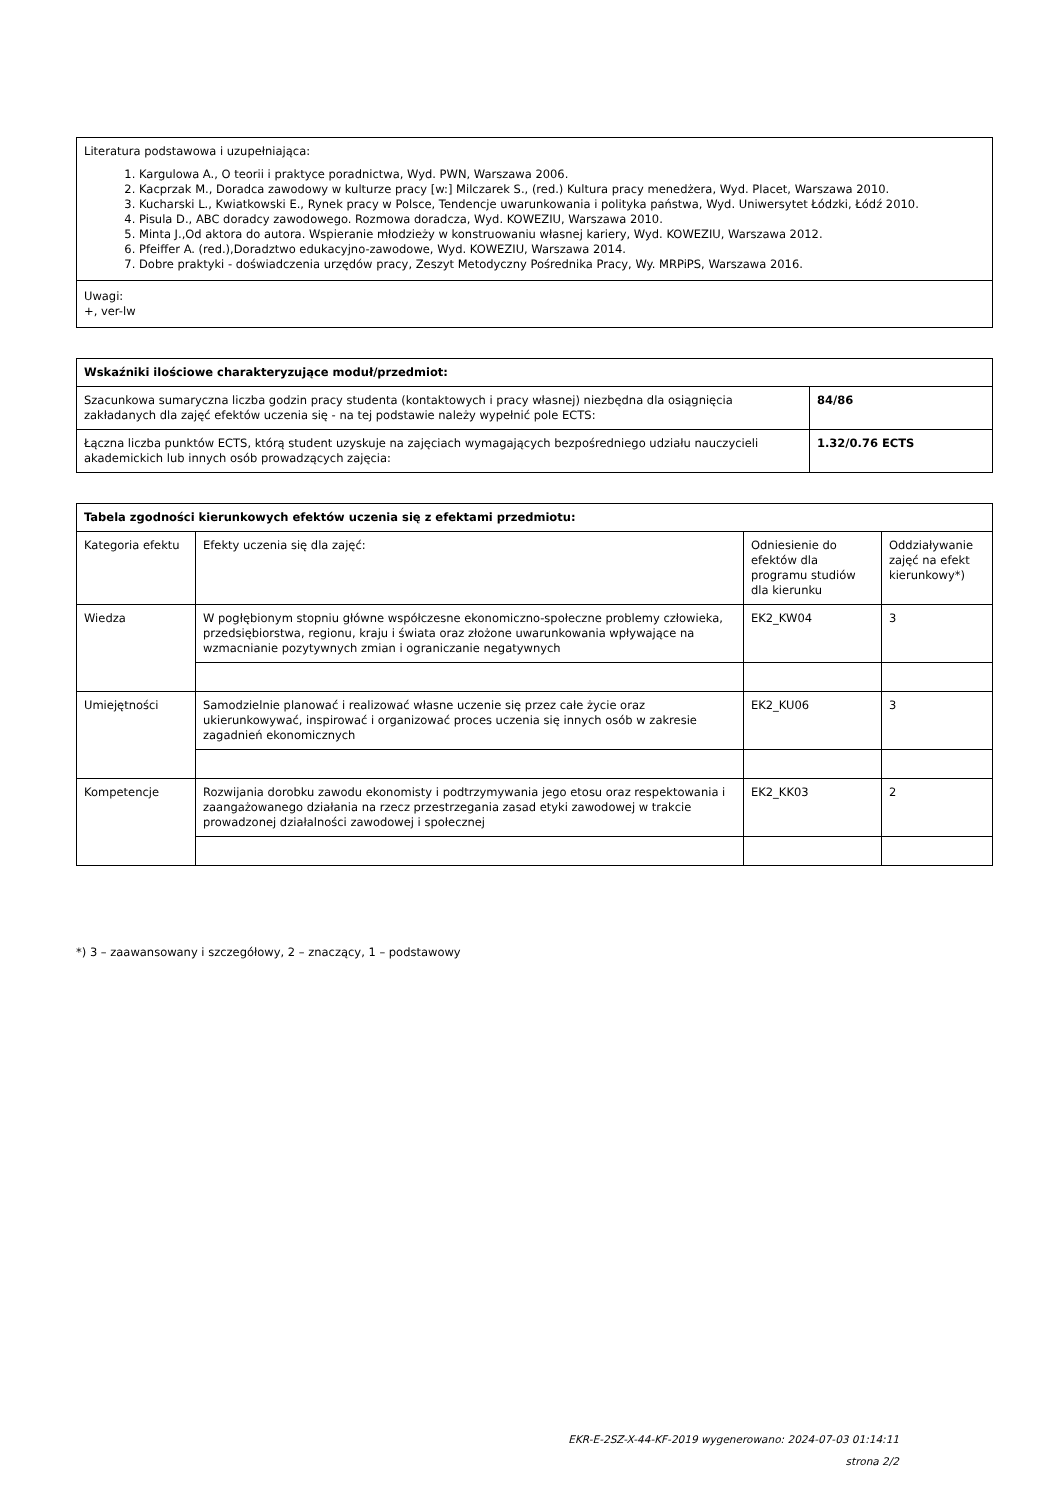| Literatura podstawowa i uzupełniająca: 1. Kargulowa A., O teorii i praktyce poradnictwa, Wyd. PWN, Warszawa 2006. 2. Kacprzak M., Doradca zawodowy w kulturze pracy [w:] Milczarek S., (red.) Kultura pracy menedżera, Wyd. Placet, Warszawa 2010. 3. Kucharski L., Kwiatkowski E., Rynek pracy w Polsce, Tendencje uwarunkowania i polityka państwa, Wyd. Uniwersytet Łódzki, Łódź 2010. 4. Pisula D., ABC doradcy zawodowego. Rozmowa doradcza, Wyd. KOWEZIU, Warszawa 2010. 5. Minta J.,Od aktora do autora. Wspieranie młodzieży w konstruowaniu własnej kariery, Wyd. KOWEZIU, Warszawa 2012. 6. Pfeiffer A. (red.),Doradztwo edukacyjno-zawodowe, Wyd. KOWEZIU, Warszawa 2014. 7. Dobre praktyki - doświadczenia urzędów pracy, Zeszyt Metodyczny Pośrednika Pracy, Wy. MRPiPS, Warszawa 2016. |
| Uwagi: +, ver-lw |
| Wskaźniki ilościowe charakteryzujące moduł/przedmiot: | |
| --- | --- |
| Szacunkowa sumaryczna liczba godzin pracy studenta (kontaktowych i pracy własnej) niezbędna dla osiągnięcia zakładanych dla zajęć efektów uczenia się - na tej podstawie należy wypełnić pole ECTS: | 84/86 |
| Łączna liczba punktów ECTS, którą student uzyskuje na zajęciach wymagających bezpośredniego udziału nauczycieli akademickich lub innych osób prowadzących zajęcia: | 1.32/0.76 ECTS |
| Tabela zgodności kierunkowych efektów uczenia się z efektami przedmiotu: | | | |
| --- | --- | --- | --- |
| Kategoria efektu | Efekty uczenia się dla zajęć: | Odniesienie do efektów dla programu studiów dla kierunku | Oddziaływanie zajęć na efekt kierunkowy*) |
| Wiedza | W pogłębionym stopniu główne współczesne ekonomiczno-społeczne problemy człowieka, przedsiębiorstwa, regionu, kraju i świata oraz złożone uwarunkowania wpływające na wzmacnianie pozytywnych zmian i ograniczanie negatywnych | EK2_KW04 | 3 |
| Umiejętności | Samodzielnie planować i realizować własne uczenie się przez całe życie oraz ukierunkowywać, inspirować i organizować proces uczenia się innych osób w zakresie zagadnień ekonomicznych | EK2_KU06 | 3 |
| Kompetencje | Rozwijania dorobku zawodu ekonomisty i podtrzymywania jego etosu oraz respektowania i zaangażowanego działania na rzecz przestrzegania zasad etyki zawodowej w trakcie prowadzonej działalności zawodowej i społecznej | EK2_KK03 | 2 |
*) 3 – zaawansowany i szczegółowy, 2 – znaczący, 1 – podstawowy
EKR-E-2SZ-X-44-KF-2019 wygenerowano: 2024-07-03 01:14:11
strona 2/2